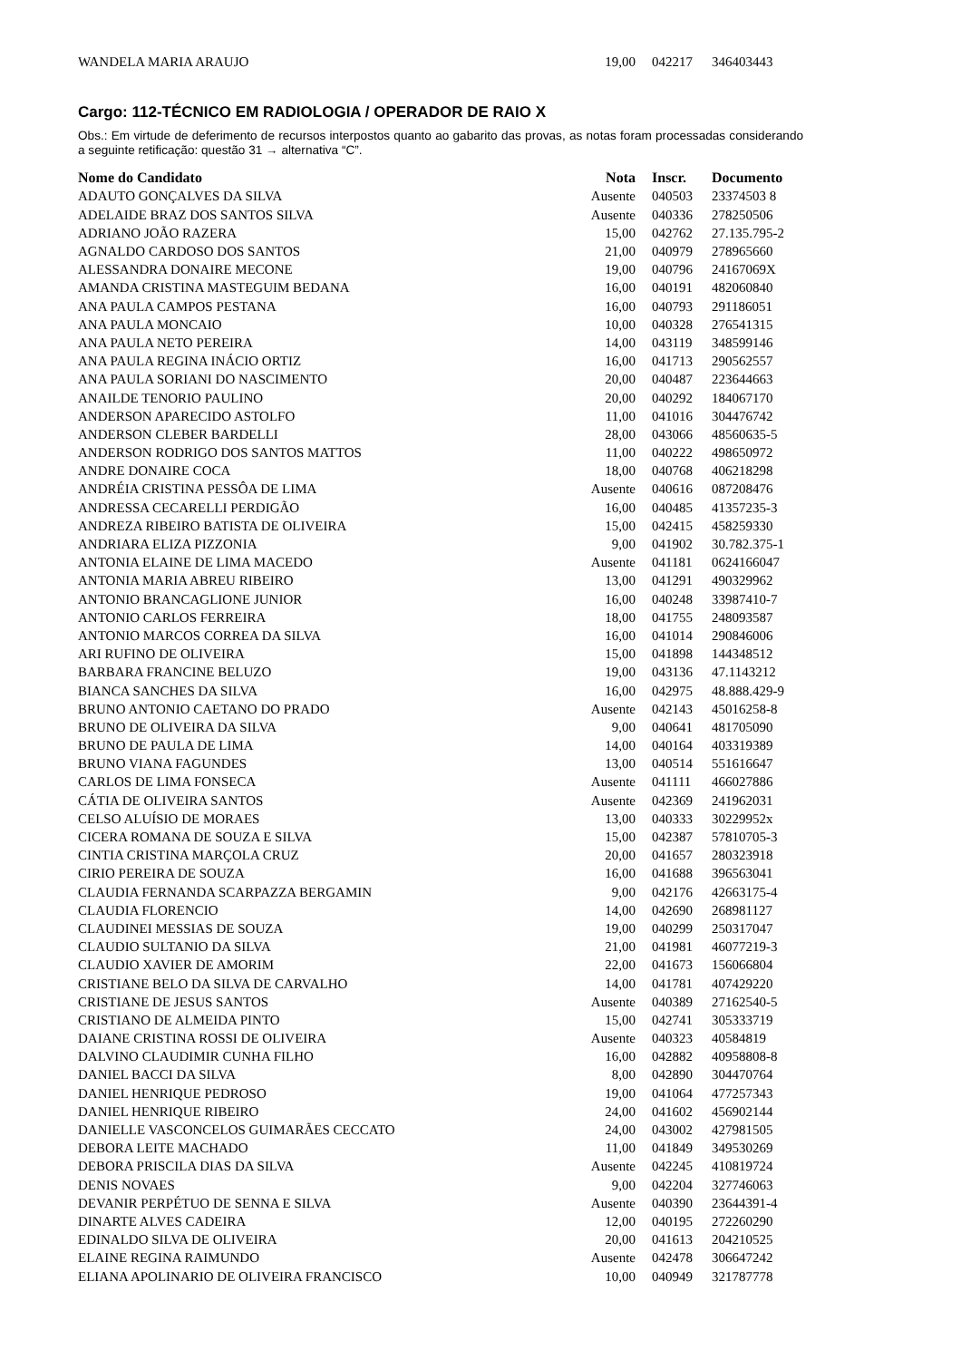| WANDELA MARIA ARAUJO | 19,00 | 042217 | 346403443 |
Cargo: 112-TÉCNICO EM RADIOLOGIA / OPERADOR DE RAIO X
Obs.: Em virtude de deferimento de recursos interpostos quanto ao gabarito das provas, as notas foram processadas considerando a seguinte retificação: questão 31 → alternativa “C”.
| Nome do Candidato | Nota | Inscr. | Documento |
| --- | --- | --- | --- |
| ADAUTO GONÇALVES DA SILVA | Ausente | 040503 | 23374503 8 |
| ADELAIDE BRAZ DOS SANTOS SILVA | Ausente | 040336 | 278250506 |
| ADRIANO JOÃO RAZERA | 15,00 | 042762 | 27.135.795-2 |
| AGNALDO CARDOSO DOS SANTOS | 21,00 | 040979 | 278965660 |
| ALESSANDRA DONAIRE MECONE | 19,00 | 040796 | 24167069X |
| AMANDA CRISTINA MASTEGUIM BEDANA | 16,00 | 040191 | 482060840 |
| ANA PAULA CAMPOS PESTANA | 16,00 | 040793 | 291186051 |
| ANA PAULA MONCAIO | 10,00 | 040328 | 276541315 |
| ANA PAULA NETO PEREIRA | 14,00 | 043119 | 348599146 |
| ANA PAULA REGINA INÁCIO ORTIZ | 16,00 | 041713 | 290562557 |
| ANA PAULA SORIANI DO NASCIMENTO | 20,00 | 040487 | 223644663 |
| ANAILDE TENORIO PAULINO | 20,00 | 040292 | 184067170 |
| ANDERSON APARECIDO ASTOLFO | 11,00 | 041016 | 304476742 |
| ANDERSON CLEBER BARDELLI | 28,00 | 043066 | 48560635-5 |
| ANDERSON RODRIGO DOS SANTOS MATTOS | 11,00 | 040222 | 498650972 |
| ANDRE DONAIRE COCA | 18,00 | 040768 | 406218298 |
| ANDRÉIA CRISTINA PESSÔA DE LIMA | Ausente | 040616 | 087208476 |
| ANDRESSA CECARELLI PERDIGÃO | 16,00 | 040485 | 41357235-3 |
| ANDREZA RIBEIRO BATISTA DE OLIVEIRA | 15,00 | 042415 | 458259330 |
| ANDRIARA ELIZA PIZZONIA | 9,00 | 041902 | 30.782.375-1 |
| ANTONIA ELAINE DE LIMA MACEDO | Ausente | 041181 | 0624166047 |
| ANTONIA MARIA ABREU RIBEIRO | 13,00 | 041291 | 490329962 |
| ANTONIO BRANCAGLIONE JUNIOR | 16,00 | 040248 | 33987410-7 |
| ANTONIO CARLOS FERREIRA | 18,00 | 041755 | 248093587 |
| ANTONIO MARCOS CORREA DA SILVA | 16,00 | 041014 | 290846006 |
| ARI RUFINO DE OLIVEIRA | 15,00 | 041898 | 144348512 |
| BARBARA FRANCINE BELUZO | 19,00 | 043136 | 47.1143212 |
| BIANCA SANCHES DA SILVA | 16,00 | 042975 | 48.888.429-9 |
| BRUNO ANTONIO CAETANO DO PRADO | Ausente | 042143 | 45016258-8 |
| BRUNO DE OLIVEIRA DA SILVA | 9,00 | 040641 | 481705090 |
| BRUNO DE PAULA DE LIMA | 14,00 | 040164 | 403319389 |
| BRUNO VIANA FAGUNDES | 13,00 | 040514 | 551616647 |
| CARLOS DE LIMA FONSECA | Ausente | 041111 | 466027886 |
| CÁTIA DE OLIVEIRA SANTOS | Ausente | 042369 | 241962031 |
| CELSO ALUÍSIO DE MORAES | 13,00 | 040333 | 30229952x |
| CICERA ROMANA DE SOUZA E SILVA | 15,00 | 042387 | 57810705-3 |
| CINTIA CRISTINA MARÇOLA CRUZ | 20,00 | 041657 | 280323918 |
| CIRIO PEREIRA DE SOUZA | 16,00 | 041688 | 396563041 |
| CLAUDIA FERNANDA SCARPAZZA BERGAMIN | 9,00 | 042176 | 42663175-4 |
| CLAUDIA FLORENCIO | 14,00 | 042690 | 268981127 |
| CLAUDINEI MESSIAS DE SOUZA | 19,00 | 040299 | 250317047 |
| CLAUDIO SULTANIO DA SILVA | 21,00 | 041981 | 46077219-3 |
| CLAUDIO XAVIER DE AMORIM | 22,00 | 041673 | 156066804 |
| CRISTIANE BELO DA SILVA DE CARVALHO | 14,00 | 041781 | 407429220 |
| CRISTIANE DE JESUS SANTOS | Ausente | 040389 | 27162540-5 |
| CRISTIANO DE ALMEIDA PINTO | 15,00 | 042741 | 305333719 |
| DAIANE CRISTINA ROSSI DE OLIVEIRA | Ausente | 040323 | 40584819 |
| DALVINO CLAUDIMIR CUNHA FILHO | 16,00 | 042882 | 40958808-8 |
| DANIEL BACCI DA SILVA | 8,00 | 042890 | 304470764 |
| DANIEL HENRIQUE PEDROSO | 19,00 | 041064 | 477257343 |
| DANIEL HENRIQUE RIBEIRO | 24,00 | 041602 | 456902144 |
| DANIELLE VASCONCELOS GUIMARÃES CECCATO | 24,00 | 043002 | 427981505 |
| DEBORA LEITE MACHADO | 11,00 | 041849 | 349530269 |
| DEBORA PRISCILA DIAS DA SILVA | Ausente | 042245 | 410819724 |
| DENIS NOVAES | 9,00 | 042204 | 327746063 |
| DEVANIR PERPÉTUO DE SENNA E SILVA | Ausente | 040390 | 23644391-4 |
| DINARTE ALVES CADEIRA | 12,00 | 040195 | 272260290 |
| EDINALDO SILVA DE OLIVEIRA | 20,00 | 041613 | 204210525 |
| ELAINE REGINA RAIMUNDO | Ausente | 042478 | 306647242 |
| ELIANA APOLINARIO DE OLIVEIRA FRANCISCO | 10,00 | 040949 | 321787778 |